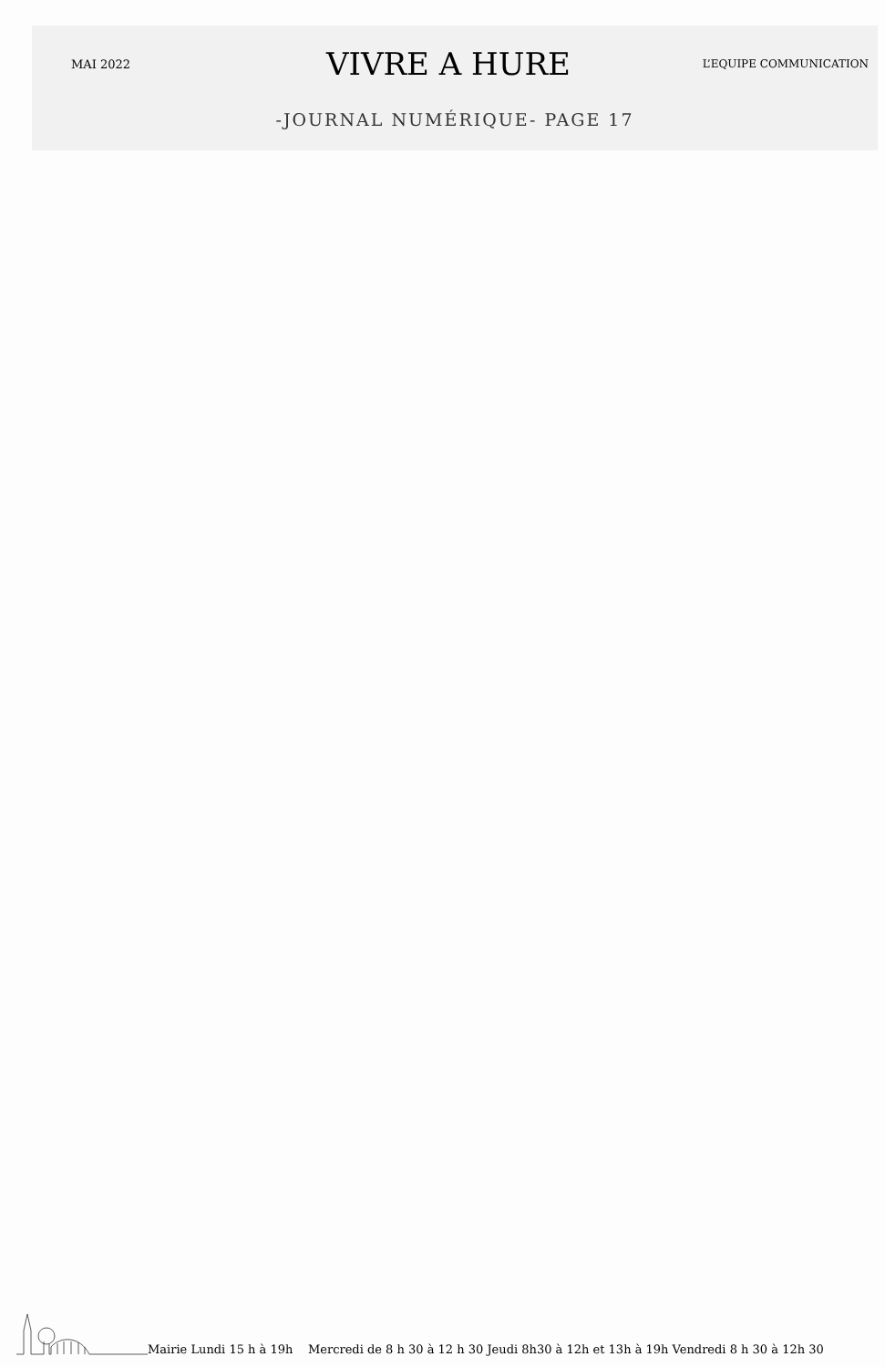MAI 2022 VIVRE A HURE L’EQUIPE COMMUNICATION
-JOURNAL NUMÉRIQUE- PAGE 17
Mairie Lundi 15 h à 19h Mercredi de 8 h 30 à 12 h 30 Jeudi 8h30 à 12h et 13h à 19h Vendredi 8 h 30 à 12h 30